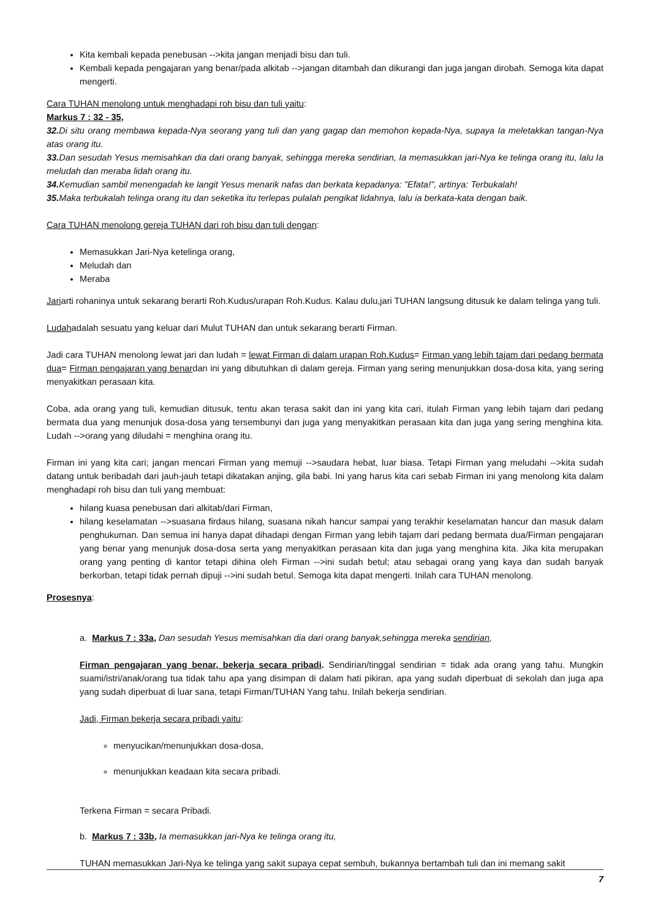Kita kembali kepada penebusan -->kita jangan menjadi bisu dan tuli.
Kembali kepada pengajaran yang benar/pada alkitab -->jangan ditambah dan dikurangi dan juga jangan dirobah. Semoga kita dapat mengerti.
Cara TUHAN menolong untuk menghadapi roh bisu dan tuli yaitu:
Markus 7 : 32 - 35,
32. Di situ orang membawa kepada-Nya seorang yang tuli dan yang gagap dan memohon kepada-Nya, supaya Ia meletakkan tangan-Nya atas orang itu.
33. Dan sesudah Yesus memisahkan dia dari orang banyak, sehingga mereka sendirian, Ia memasukkan jari-Nya ke telinga orang itu, lalu Ia meludah dan meraba lidah orang itu.
34. Kemudian sambil menengadah ke langit Yesus menarik nafas dan berkata kepadanya: "Efata!", artinya: Terbukalah!
35. Maka terbukalah telinga orang itu dan seketika itu terlepas pulalah pengikat lidahnya, lalu ia berkata-kata dengan baik.
Cara TUHAN menolong gereja TUHAN dari roh bisu dan tuli dengan:
Memasukkan Jari-Nya ketelinga orang,
Meludah dan
Meraba
Jariarti rohaninya untuk sekarang berarti Roh.Kudus/urapan Roh.Kudus. Kalau dulu,jari TUHAN langsung ditusuk ke dalam telinga yang tuli.
Ludahadalah sesuatu yang keluar dari Mulut TUHAN dan untuk sekarang berarti Firman.
Jadi cara TUHAN menolong lewat jari dan ludah = lewat Firman di dalam urapan Roh.Kudus= Firman yang lebih tajam dari pedang bermata dua= Firman pengajaran yang benardan ini yang dibutuhkan di dalam gereja. Firman yang sering menunjukkan dosa-dosa kita, yang sering menyakitkan perasaan kita.
Coba, ada orang yang tuli, kemudian ditusuk, tentu akan terasa sakit dan ini yang kita cari, itulah Firman yang lebih tajam dari pedang bermata dua yang menunjuk dosa-dosa yang tersembunyi dan juga yang menyakitkan perasaan kita dan juga yang sering menghina kita. Ludah -->orang yang diludahi = menghina orang itu.
Firman ini yang kita cari; jangan mencari Firman yang memuji -->saudara hebat, luar biasa. Tetapi Firman yang meludahi -->kita sudah datang untuk beribadah dari jauh-jauh tetapi dikatakan anjing, gila babi. Ini yang harus kita cari sebab Firman ini yang menolong kita dalam menghadapi roh bisu dan tuli yang membuat:
hilang kuasa penebusan dari alkitab/dari Firman,
hilang keselamatan -->suasana firdaus hilang, suasana nikah hancur sampai yang terakhir keselamatan hancur dan masuk dalam penghukuman. Dan semua ini hanya dapat dihadapi dengan Firman yang lebih tajam dari pedang bermata dua/Firman pengajaran yang benar yang menunjuk dosa-dosa serta yang menyakitkan perasaan kita dan juga yang menghina kita. Jika kita merupakan orang yang penting di kantor tetapi dihina oleh Firman -->ini sudah betul; atau sebagai orang yang kaya dan sudah banyak berkorban, tetapi tidak pernah dipuji -->ini sudah betul. Semoga kita dapat mengerti. Inilah cara TUHAN menolong.
Prosesnya:
a. Markus 7 : 33a, Dan sesudah Yesus memisahkan dia dari orang banyak,sehingga mereka sendirian,
Firman pengajaran yang benar, bekerja secara pribadi. Sendirian/tinggal sendirian = tidak ada orang yang tahu. Mungkin suami/istri/anak/orang tua tidak tahu apa yang disimpan di dalam hati pikiran, apa yang sudah diperbuat di sekolah dan juga apa yang sudah diperbuat di luar sana, tetapi Firman/TUHAN Yang tahu. Inilah bekerja sendirian.
Jadi, Firman bekerja secara pribadi yaitu:
menyucikan/menunjukkan dosa-dosa,
menunjukkan keadaan kita secara pribadi.
Terkena Firman = secara Pribadi.
b. Markus 7 : 33b, Ia memasukkan jari-Nya ke telinga orang itu,
TUHAN memasukkan Jari-Nya ke telinga yang sakit supaya cepat sembuh, bukannya bertambah tuli dan ini memang sakit
7